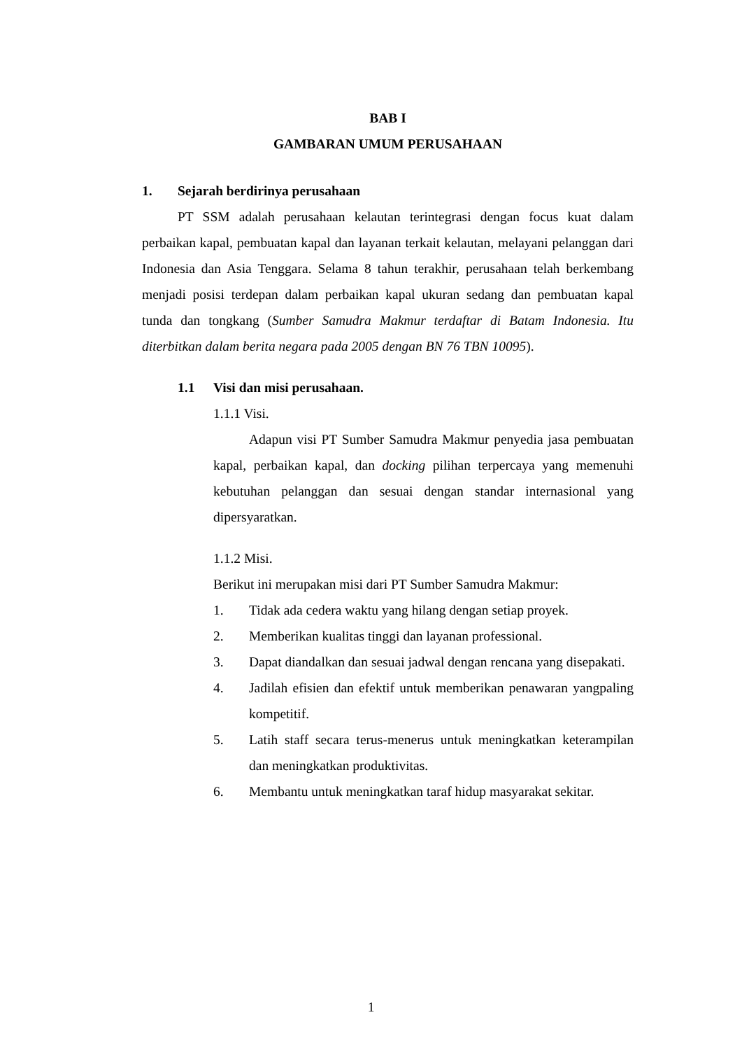BAB I
GAMBARAN UMUM PERUSAHAAN
1. Sejarah berdirinya perusahaan
PT SSM adalah perusahaan kelautan terintegrasi dengan focus kuat dalam perbaikan kapal, pembuatan kapal dan layanan terkait kelautan, melayani pelanggan dari Indonesia dan Asia Tenggara. Selama 8 tahun terakhir, perusahaan telah berkembang menjadi posisi terdepan dalam perbaikan kapal ukuran sedang dan pembuatan kapal tunda dan tongkang (Sumber Samudra Makmur terdaftar di Batam Indonesia. Itu diterbitkan dalam berita negara pada 2005 dengan BN 76 TBN 10095).
1.1 Visi dan misi perusahaan.
1.1.1 Visi.
Adapun visi PT Sumber Samudra Makmur penyedia jasa pembuatan kapal, perbaikan kapal, dan docking pilihan terpercaya yang memenuhi kebutuhan pelanggan dan sesuai dengan standar internasional yang dipersyaratkan.
1.1.2 Misi.
Berikut ini merupakan misi dari PT Sumber Samudra Makmur:
1. Tidak ada cedera waktu yang hilang dengan setiap proyek.
2. Memberikan kualitas tinggi dan layanan professional.
3. Dapat diandalkan dan sesuai jadwal dengan rencana yang disepakati.
4. Jadilah efisien dan efektif untuk memberikan penawaran yangpaling kompetitif.
5. Latih staff secara terus-menerus untuk meningkatkan keterampilan dan meningkatkan produktivitas.
6. Membantu untuk meningkatkan taraf hidup masyarakat sekitar.
1